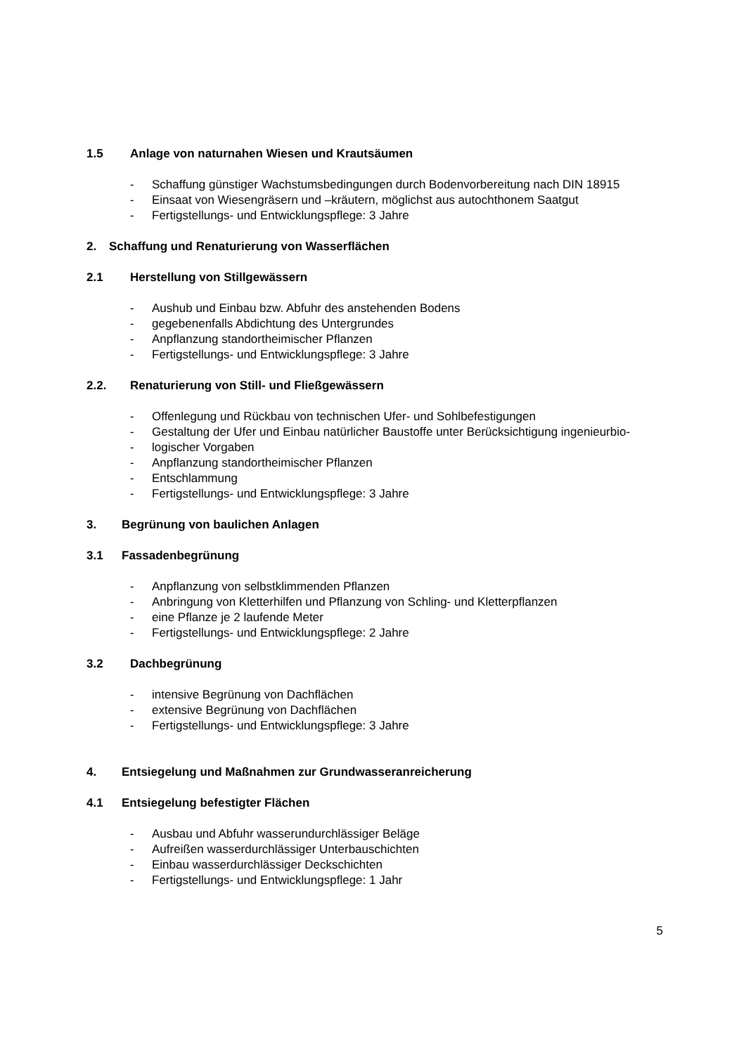1.5 Anlage von naturnahen Wiesen und Krautsäumen
- Schaffung günstiger Wachstumsbedingungen durch Bodenvorbereitung nach DIN 18915
- Einsaat von Wiesengräsern und –kräutern, möglichst aus autochthonem Saatgut
- Fertigstellungs- und Entwicklungspflege: 3 Jahre
2. Schaffung und Renaturierung von Wasserflächen
2.1 Herstellung von Stillgewässern
- Aushub und Einbau bzw. Abfuhr des anstehenden Bodens
- gegebenenfalls Abdichtung des Untergrundes
- Anpflanzung standortheimischer Pflanzen
- Fertigstellungs- und Entwicklungspflege: 3 Jahre
2.2. Renaturierung von Still- und Fließgewässern
- Offenlegung und Rückbau von technischen Ufer- und Sohlbefestigungen
- Gestaltung der Ufer und Einbau natürlicher Baustoffe unter Berücksichtigung ingenieurbio-
- logischer Vorgaben
- Anpflanzung standortheimischer Pflanzen
- Entschlammung
- Fertigstellungs- und Entwicklungspflege: 3 Jahre
3. Begrünung von baulichen Anlagen
3.1 Fassadenbegrünung
- Anpflanzung von selbstklimmenden Pflanzen
- Anbringung von Kletterhilfen und Pflanzung von Schling- und Kletterpflanzen
- eine Pflanze je 2 laufende Meter
- Fertigstellungs- und Entwicklungspflege: 2 Jahre
3.2 Dachbegrünung
- intensive Begrünung von Dachflächen
- extensive Begrünung von Dachflächen
- Fertigstellungs- und Entwicklungspflege: 3 Jahre
4. Entsiegelung und Maßnahmen zur Grundwasseranreicherung
4.1 Entsiegelung befestigter Flächen
- Ausbau und Abfuhr wasserundurchlässiger Beläge
- Aufreißen wasserdurchlässiger Unterbauschichten
- Einbau wasserdurchlässiger Deckschichten
- Fertigstellungs- und Entwicklungspflege: 1 Jahr
5